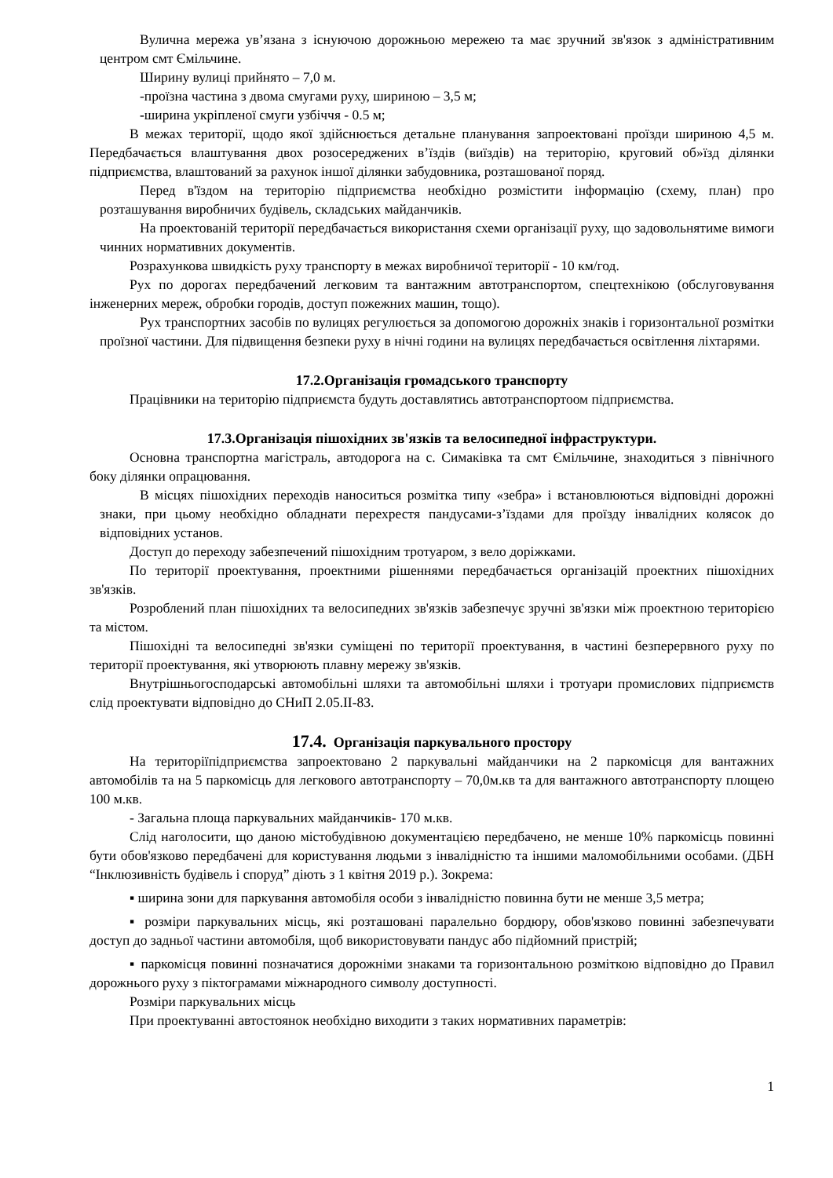Вулична мережа ув’язана з існуючою дорожньою мережею та має зручний зв'язок з адміністративним центром смт Ємільчине.
Ширину вулиці прийнято – 7,0 м.
-проїзна частина з двома смугами руху, шириною – 3,5 м;
-ширина укріпленої смуги узбіччя - 0.5 м;
В межах території, щодо якої здійснюється детальне планування запроектовані проїзди шириною 4,5 м. Передбачається влаштування двох розосереджених в’їздів (виїздів) на територію, круговий об»їзд ділянки підприємства, влаштований за рахунок іншої ділянки забудовника, розташованої поряд.
Перед в'їздом на територію підприємства необхідно розмістити інформацію (схему, план) про розташування виробничих будівель, складських майданчиків.
На проектованій території передбачається використання схеми організації руху, що задовольнятиме вимоги чинних нормативних документів.
Розрахункова швидкість руху транспорту в межах виробничої території - 10 км/год.
Рух по дорогах передбачений легковим та вантажним автотранспортом, спецтехнікою (обслуговування інженерних мереж, обробки городів, доступ пожежних машин, тощо).
Рух транспортних засобів по вулицях регулюється за допомогою дорожніх знаків і горизонтальної розмітки проїзної частини. Для підвищення безпеки руху в нічні години на вулицях передбачається освітлення ліхтарями.
17.2.Організація громадського транспорту
Працівники на територію підприємста будуть доставлятись автотранспортоом підприємства.
17.3.Організація пішохідних зв'язків та велосипедної інфраструктури.
Основна транспортна магістраль, автодорога на с. Симаківка та смт Ємільчине, знаходиться з північного боку ділянки опрацювання.
В місцях пішохідних переходів наноситься розмітка типу «зебра» і встановлюються відповідні дорожні знаки, при цьому необхідно обладнати перехрестя пандусами-з’їздами для проїзду інвалідних колясок до відповідних установ.
Доступ до переходу забезпечений пішохідним тротуаром, з вело доріжками.
По території проектування, проектними рішеннями передбачається організацій проектних пішохідних зв'язків.
Розроблений план пішохідних та велосипедних зв'язків забезпечує зручні зв'язки між проектною територією та містом.
Пішохідні та велосипедні зв'язки суміщені по території проектування, в частині безперервного руху по території проектування, які утворюють плавну мережу зв'язків.
Внутрішньогосподарські автомобільні шляхи та автомобільні шляхи і тротуари промислових підприємств слід проектувати відповідно до СНиП 2.05.ІІ-83.
17.4. Організація паркувального простору
На територіїпідприємства запроектовано 2 паркувальні майданчики на 2 паркомісця для вантажних автомобілів та на 5 паркомісць для легкового автотранспорту – 70,0м.кв та для вантажного автотранспорту площею 100 м.кв.
- Загальна площа паркувальних майданчиків- 170 м.кв.
Слід наголосити, що даною містобудівною документацією передбачено, не менше 10% паркомісць повинні бути обов'язково передбачені для користування людьми з інвалідністю та іншими маломобільними особами. (ДБН “Інклюзивність будівель і споруд” діють з 1 квітня 2019 р.). Зокрема:
▪ ширина зони для паркування автомобіля особи з інвалідністю повинна бути не менше 3,5 метра;
▪ розміри паркувальних місць, які розташовані паралельно бордюру, обов'язково повинні забезпечувати доступ до задньої частини автомобіля, щоб використовувати пандус або підйомний пристрій;
▪ паркомісця повинні позначатися дорожніми знаками та горизонтальною розміткою відповідно до Правил дорожнього руху з піктограмами міжнародного символу доступності.
Розміри паркувальних місць
При проектуванні автостоянок необхідно виходити з таких нормативних параметрів:
1